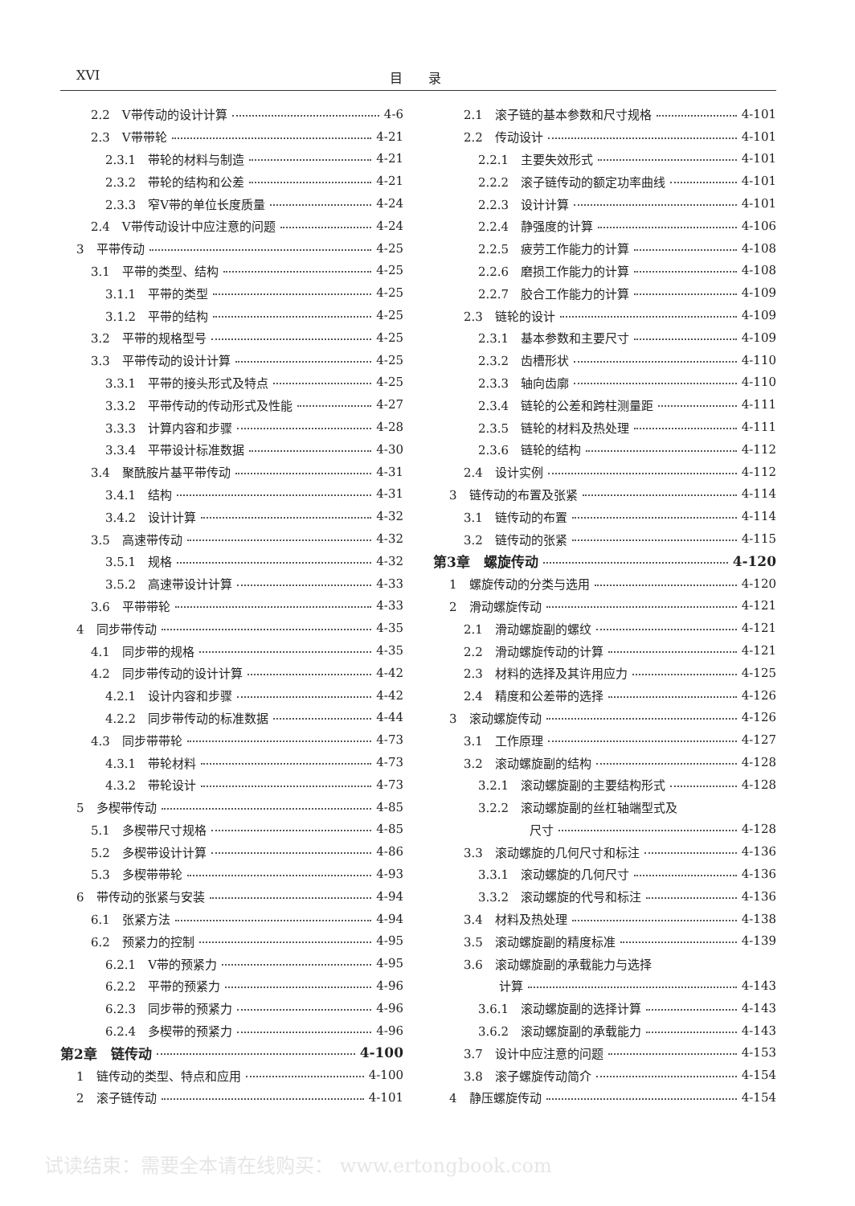XVI 目　　录
2.2　V带传动的设计计算 4-6
2.3　V带带轮 4-21
2.3.1　带轮的材料与制造 4-21
2.3.2　带轮的结构和公差 4-21
2.3.3　窄V带的单位长度质量 4-24
2.4　V带传动设计中应注意的问题 4-24
3　平带传动 4-25
3.1　平带的类型、结构 4-25
3.1.1　平带的类型 4-25
3.1.2　平带的结构 4-25
3.2　平带的规格型号 4-25
3.3　平带传动的设计计算 4-25
3.3.1　平带的接头形式及特点 4-25
3.3.2　平带传动的传动形式及性能 4-27
3.3.3　计算内容和步骤 4-28
3.3.4　平带设计标准数据 4-30
3.4　聚酰胺片基平带传动 4-31
3.4.1　结构 4-31
3.4.2　设计计算 4-32
3.5　高速带传动 4-32
3.5.1　规格 4-32
3.5.2　高速带设计计算 4-33
3.6　平带带轮 4-33
4　同步带传动 4-35
4.1　同步带的规格 4-35
4.2　同步带传动的设计计算 4-42
4.2.1　设计内容和步骤 4-42
4.2.2　同步带传动的标准数据 4-44
4.3　同步带带轮 4-73
4.3.1　带轮材料 4-73
4.3.2　带轮设计 4-73
5　多楔带传动 4-85
5.1　多楔带尺寸规格 4-85
5.2　多楔带设计计算 4-86
5.3　多楔带带轮 4-93
6　带传动的张紧与安装 4-94
6.1　张紧方法 4-94
6.2　预紧力的控制 4-95
6.2.1　V带的预紧力 4-95
6.2.2　平带的预紧力 4-96
6.2.3　同步带的预紧力 4-96
6.2.4　多楔带的预紧力 4-96
第2章　链传动 4-100
1　链传动的类型、特点和应用 4-100
2　滚子链传动 4-101
2.1　滚子链的基本参数和尺寸规格 4-101
2.2　传动设计 4-101
2.2.1　主要失效形式 4-101
2.2.2　滚子链传动的额定功率曲线 4-101
2.2.3　设计计算 4-101
2.2.4　静强度的计算 4-106
2.2.5　疲劳工作能力的计算 4-108
2.2.6　磨损工作能力的计算 4-108
2.2.7　胶合工作能力的计算 4-109
2.3　链轮的设计 4-109
2.3.1　基本参数和主要尺寸 4-109
2.3.2　齿槽形状 4-110
2.3.3　轴向齿廓 4-110
2.3.4　链轮的公差和跨柱测量距 4-111
2.3.5　链轮的材料及热处理 4-111
2.3.6　链轮的结构 4-112
2.4　设计实例 4-112
3　链传动的布置及张紧 4-114
3.1　链传动的布置 4-114
3.2　链传动的张紧 4-115
第3章　螺旋传动 4-120
1　螺旋传动的分类与选用 4-120
2　滑动螺旋传动 4-121
2.1　滑动螺旋副的螺纹 4-121
2.2　滑动螺旋传动的计算 4-121
2.3　材料的选择及其许用应力 4-125
2.4　精度和公差带的选择 4-126
3　滚动螺旋传动 4-126
3.1　工作原理 4-127
3.2　滚动螺旋副的结构 4-128
3.2.1　滚动螺旋副的主要结构形式 4-128
3.2.2　滚动螺旋副的丝杠轴端型式及
尺寸 4-128
3.3　滚动螺旋的几何尺寸和标注 4-136
3.3.1　滚动螺旋的几何尺寸 4-136
3.3.2　滚动螺旋的代号和标注 4-136
3.4　材料及热处理 4-138
3.5　滚动螺旋副的精度标准 4-139
3.6　滚动螺旋副的承载能力与选择
计算 4-143
3.6.1　滚动螺旋副的选择计算 4-143
3.6.2　滚动螺旋副的承载能力 4-143
3.7　设计中应注意的问题 4-153
3.8　滚子螺旋传动简介 4-154
4　静压螺旋传动 4-154
试读结束：需要全本请在线购买： www.ertongbook.com